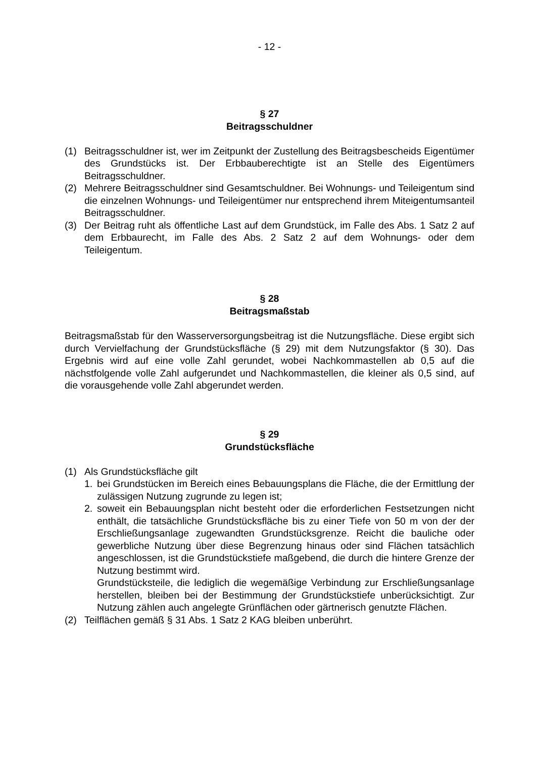- 12 -
§ 27
Beitragsschuldner
(1) Beitragsschuldner ist, wer im Zeitpunkt der Zustellung des Beitragsbescheids Eigentümer des Grundstücks ist. Der Erbbauberechtigte ist an Stelle des Eigentümers Beitragsschuldner.
(2) Mehrere Beitragsschuldner sind Gesamtschuldner. Bei Wohnungs- und Teileigentum sind die einzelnen Wohnungs- und Teileigentümer nur entsprechend ihrem Miteigentumsanteil Beitragsschuldner.
(3) Der Beitrag ruht als öffentliche Last auf dem Grundstück, im Falle des Abs. 1 Satz 2 auf dem Erbbaurecht, im Falle des Abs. 2 Satz 2 auf dem Wohnungs- oder dem Teileigentum.
§ 28
Beitragsmaßstab
Beitragsmaßstab für den Wasserversorgungsbeitrag ist die Nutzungsfläche. Diese ergibt sich durch Vervielfachung der Grundstücksfläche (§ 29) mit dem Nutzungsfaktor (§ 30). Das Ergebnis wird auf eine volle Zahl gerundet, wobei Nachkommastellen ab 0,5 auf die nächstfolgende volle Zahl aufgerundet und Nachkommastellen, die kleiner als 0,5 sind, auf die vorausgehende volle Zahl abgerundet werden.
§ 29
Grundstücksfläche
(1) Als Grundstücksfläche gilt
1. bei Grundstücken im Bereich eines Bebauungsplans die Fläche, die der Ermittlung der zulässigen Nutzung zugrunde zu legen ist;
2. soweit ein Bebauungsplan nicht besteht oder die erforderlichen Festsetzungen nicht enthält, die tatsächliche Grundstücksfläche bis zu einer Tiefe von 50 m von der der Erschließungsanlage zugewandten Grundstücksgrenze. Reicht die bauliche oder gewerbliche Nutzung über diese Begrenzung hinaus oder sind Flächen tatsächlich angeschlossen, ist die Grundstückstiefe maßgebend, die durch die hintere Grenze der Nutzung bestimmt wird.
Grundstücksteile, die lediglich die wegemäßige Verbindung zur Erschließungsanlage herstellen, bleiben bei der Bestimmung der Grundstückstiefe unberücksichtigt. Zur Nutzung zählen auch angelegte Grünflächen oder gärtnerisch genutzte Flächen.
(2) Teilflächen gemäß § 31 Abs. 1 Satz 2 KAG bleiben unberührt.